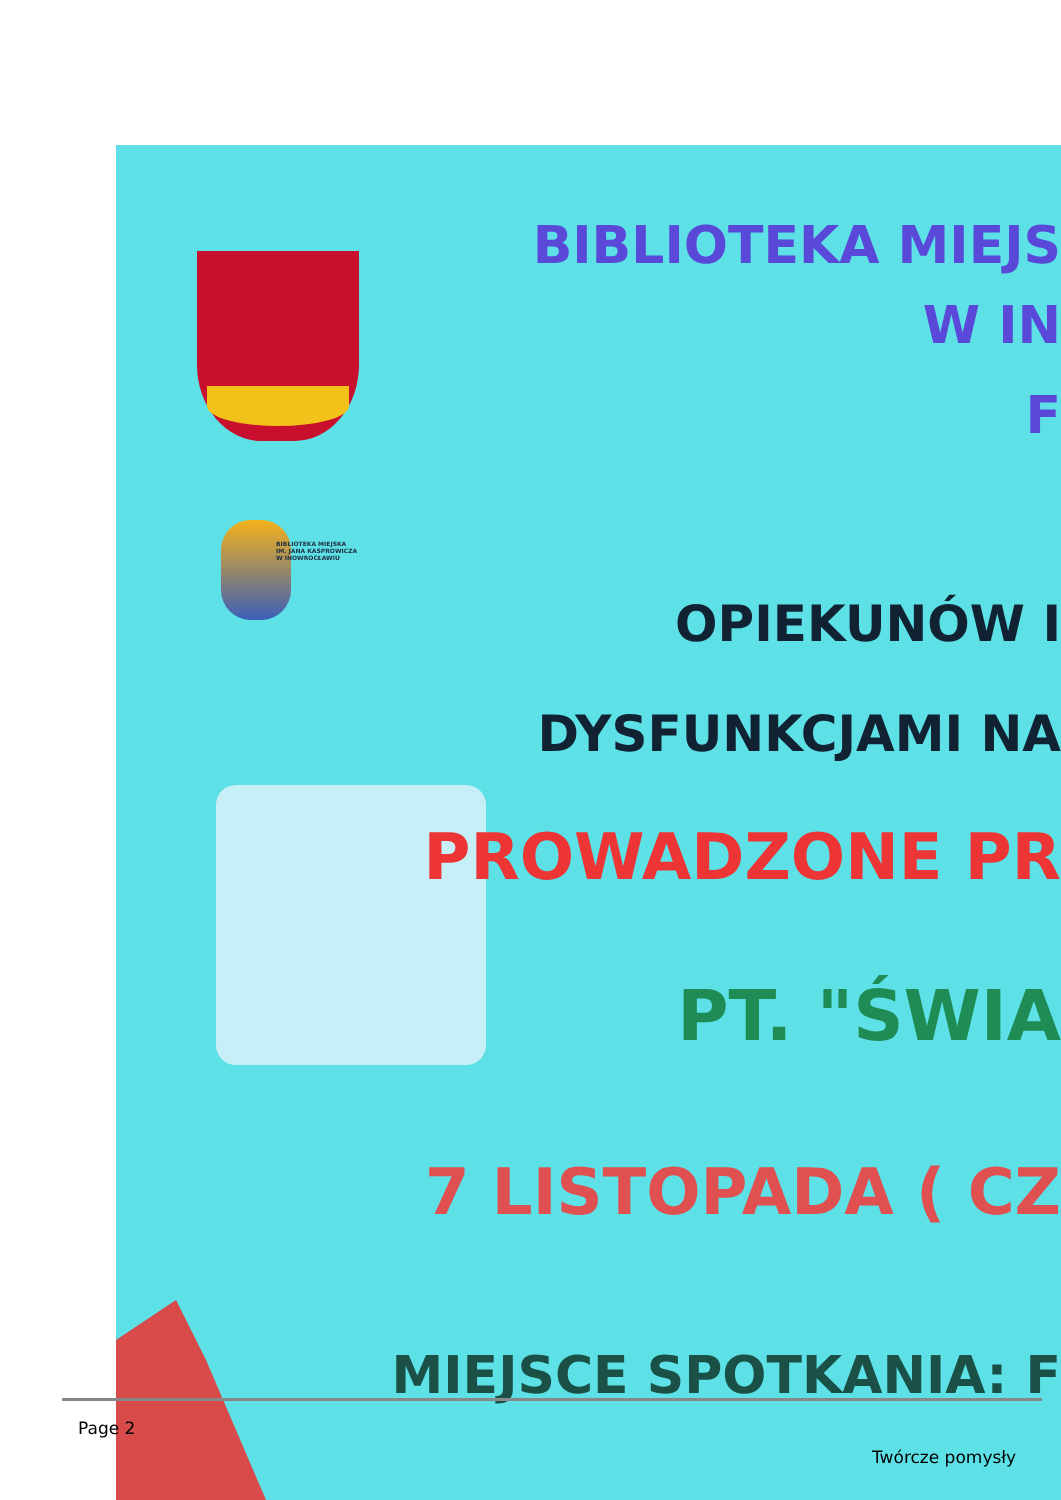BIBLIOTEKA MIEJSKA
IM. JANA KASPROWICZA
W INOWROCŁAWIU
BIBLIOTEKA MIEJS
W IN
F
OPIEKUNÓW I
DYSFUNKCJAMI NA
PROWADZONE PR
PT. "ŚWIA
7 LISTOPADA ( CZ
MIEJSCE SPOTKANIA: F
Page 2
Twórcze pomysły